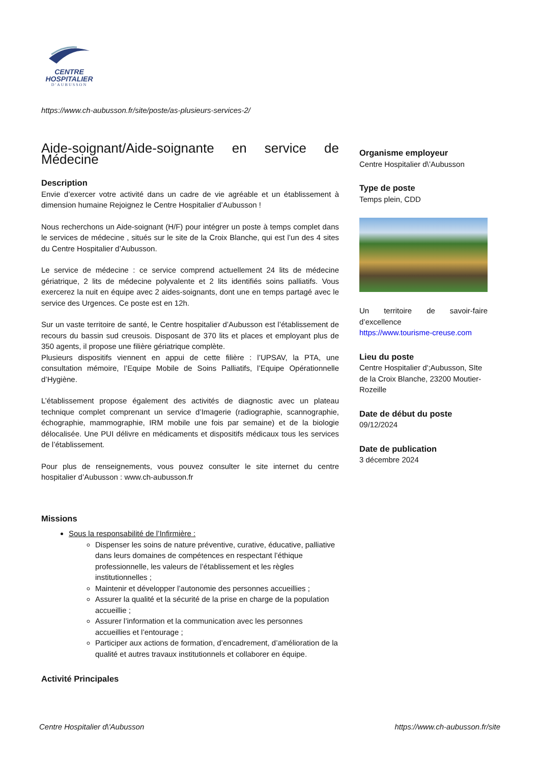CENTRE
HOSPITALIER
D'AUBUSSON
https://www.ch-aubusson.fr/site/poste/as-plusieurs-services-2/
Aide-soignant/Aide-soignante en service de Médecine
Description
Envie d’exercer votre activité dans un cadre de vie agréable et un établissement à dimension humaine Rejoignez le Centre Hospitalier d’Aubusson !
Nous recherchons un Aide-soignant (H/F) pour intégrer un poste à temps complet dans le services de médecine , situés sur le site de la Croix Blanche, qui est l’un des 4 sites du Centre Hospitalier d’Aubusson.
Le service de médecine : ce service comprend actuellement 24 lits de médecine gériatrique, 2 lits de médecine polyvalente et 2 lits identifiés soins palliatifs. Vous exercerez la nuit en équipe avec 2 aides-soignants, dont une en temps partagé avec le service des Urgences. Ce poste est en 12h.
Sur un vaste territoire de santé, le Centre hospitalier d’Aubusson est l’établissement de recours du bassin sud creusois. Disposant de 370 lits et places et employant plus de 350 agents, il propose une filière gériatrique complète.
Plusieurs dispositifs viennent en appui de cette filière : l’UPSAV, la PTA, une consultation mémoire, l’Equipe Mobile de Soins Palliatifs, l’Equipe Opérationnelle d’Hygiène.
L’établissement propose également des activités de diagnostic avec un plateau technique complet comprenant un service d’Imagerie (radiographie, scannographie, échographie, mammographie, IRM mobile une fois par semaine) et de la biologie délocalisée. Une PUI délivre en médicaments et dispositifs médicaux tous les services de l’établissement.
Pour plus de renseignements, vous pouvez consulter le site internet du centre hospitalier d’Aubusson : www.ch-aubusson.fr
Missions
Sous la responsabilité de l’Infirmière :
Dispenser les soins de nature préventive, curative, éducative, palliative dans leurs domaines de compétences en respectant l’éthique professionnelle, les valeurs de l’établissement et les règles institutionnelles ;
Maintenir et développer l’autonomie des personnes accueillies ;
Assurer la qualité et la sécurité de la prise en charge de la population accueillie ;
Assurer l’information et la communication avec les personnes accueillies et l’entourage ;
Participer aux actions de formation, d’encadrement, d’amélioration de la qualité et autres travaux institutionnels et collaborer en équipe.
Activité Principales
Organisme employeur
Centre Hospitalier d\’Aubusson
Type de poste
Temps plein, CDD
Un territoire de savoir-faire d’excellence
https://www.tourisme-creuse.com
Lieu du poste
Centre Hospitalier d';Aubusson, SIte de la Croix Blanche, 23200 Moutier-Rozeille
Date de début du poste
09/12/2024
Date de publication
3 décembre 2024
Centre Hospitalier d\'Aubusson
https://www.ch-aubusson.fr/site